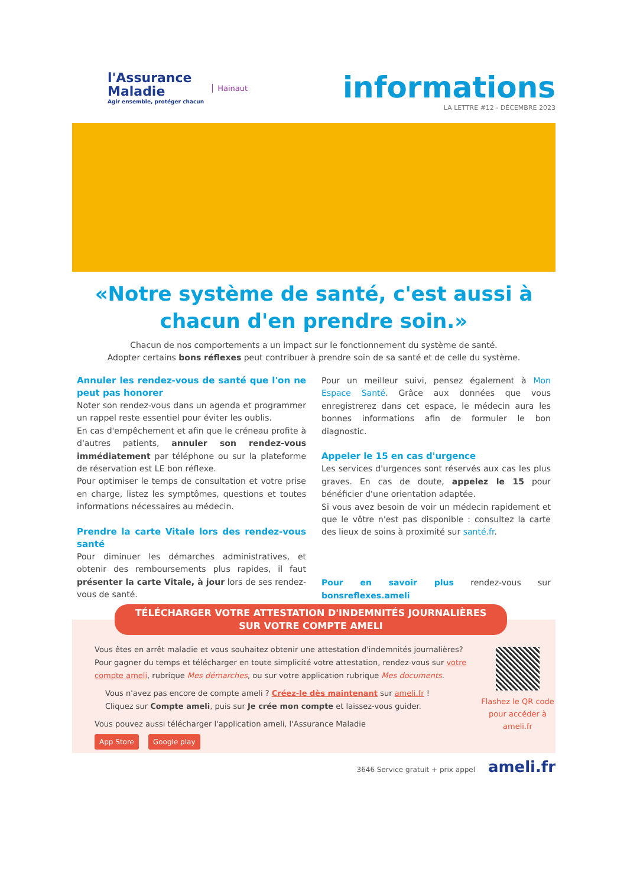l'Assurance
Maladie
Agir ensemble, protéger chacun
Hainaut
informations
LA LETTRE #12 - DÉCEMBRE 2023
«Notre système de santé, c'est aussi à chacun d'en prendre soin.»
Chacun de nos comportements a un impact sur le fonctionnement du système de santé.
Adopter certains bons réflexes peut contribuer à prendre soin de sa santé et de celle du système.
Annuler les rendez-vous de santé que l'on ne peut pas honorer
Noter son rendez-vous dans un agenda et programmer un rappel reste essentiel pour éviter les oublis.
En cas d'empêchement et afin que le créneau profite à d'autres patients, annuler son rendez-vous immédiatement par téléphone ou sur la plateforme de réservation est LE bon réflexe.
Pour optimiser le temps de consultation et votre prise en charge, listez les symptômes, questions et toutes informations nécessaires au médecin.
Prendre la carte Vitale lors des rendez-vous santé
Pour diminuer les démarches administratives, et obtenir des remboursements plus rapides, il faut présenter la carte Vitale, à jour lors de ses rendez-vous de santé.
Pour un meilleur suivi, pensez également à Mon Espace Santé. Grâce aux données que vous enregistrerez dans cet espace, le médecin aura les bonnes informations afin de formuler le bon diagnostic.
Appeler le 15 en cas d'urgence
Les services d'urgences sont réservés aux cas les plus graves. En cas de doute, appelez le 15 pour bénéficier d'une orientation adaptée.
Si vous avez besoin de voir un médecin rapidement et que le vôtre n'est pas disponible : consultez la carte des lieux de soins à proximité sur santé.fr.
Pour en savoir plus rendez-vous sur bonsreflexes.ameli
TÉLÉCHARGER VOTRE ATTESTATION D'INDEMNITÉS JOURNALIÈRES
SUR VOTRE COMPTE AMELI
Vous êtes en arrêt maladie et vous souhaitez obtenir une attestation d'indemnités journalières?
Pour gagner du temps et télécharger en toute simplicité votre attestation, rendez-vous sur votre compte ameli, rubrique Mes démarches, ou sur votre application rubrique Mes documents.
Vous n'avez pas encore de compte ameli ? Créez-le dès maintenant sur ameli.fr !
Cliquez sur Compte ameli, puis sur Je crée mon compte et laissez-vous guider.
Vous pouvez aussi télécharger l'application ameli, l'Assurance Maladie
App Store Google play
Flashez le QR code pour accéder à ameli.fr
3646 Service gratuit + prix appel ameli.fr